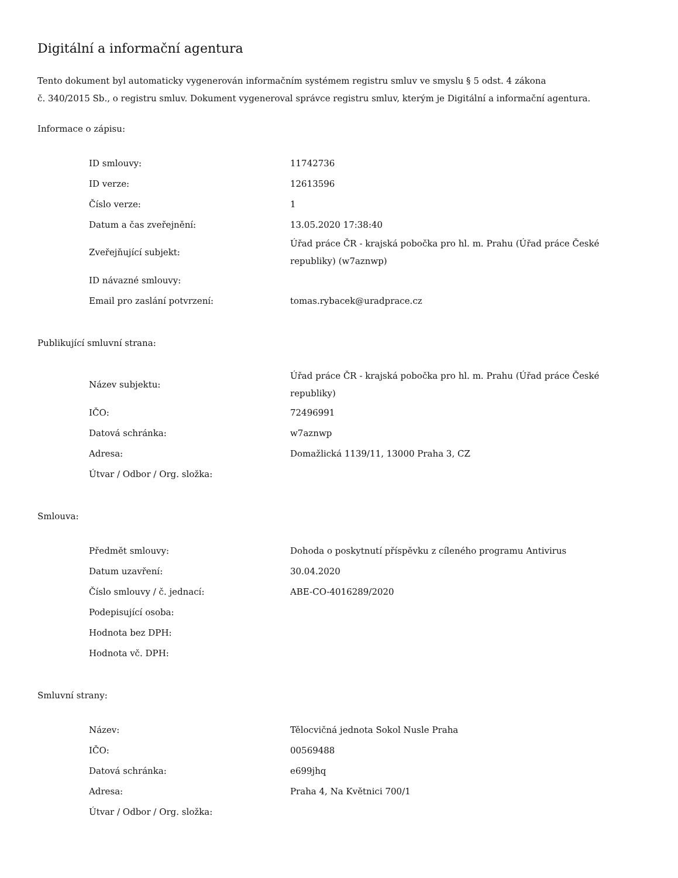Digitální a informační agentura
Tento dokument byl automaticky vygenerován informačním systémem registru smluv ve smyslu § 5 odst. 4 zákona
č. 340/2015 Sb., o registru smluv. Dokument vygeneroval správce registru smluv, kterým je Digitální a informační agentura.
Informace o zápisu:
| ID smlouvy: | 11742736 |
| ID verze: | 12613596 |
| Číslo verze: | 1 |
| Datum a čas zveřejnění: | 13.05.2020 17:38:40 |
| Zveřejňující subjekt: | Úřad práce ČR - krajská pobočka pro hl. m. Prahu (Úřad práce České republiky) (w7aznwp) |
| ID návazné smlouvy: | |
| Email pro zaslání potvrzení: | tomas.rybacek@uradprace.cz |
Publikující smluvní strana:
| Název subjektu: | Úřad práce ČR - krajská pobočka pro hl. m. Prahu (Úřad práce České republiky) |
| IČO: | 72496991 |
| Datová schránka: | w7aznwp |
| Adresa: | Domažlická 1139/11, 13000 Praha 3, CZ |
| Útvar / Odbor / Org. složka: | |
Smlouva:
| Předmět smlouvy: | Dohoda o poskytnutí příspěvku z cíleného programu Antivirus |
| Datum uzavření: | 30.04.2020 |
| Číslo smlouvy / č. jednací: | ABE-CO-4016289/2020 |
| Podepisující osoba: | |
| Hodnota bez DPH: | |
| Hodnota vč. DPH: | |
Smluvní strany:
| Název: | Tělocvičná jednota Sokol Nusle Praha |
| IČO: | 00569488 |
| Datová schránka: | e699jhq |
| Adresa: | Praha 4, Na Květnici 700/1 |
| Útvar / Odbor / Org. složka: | |